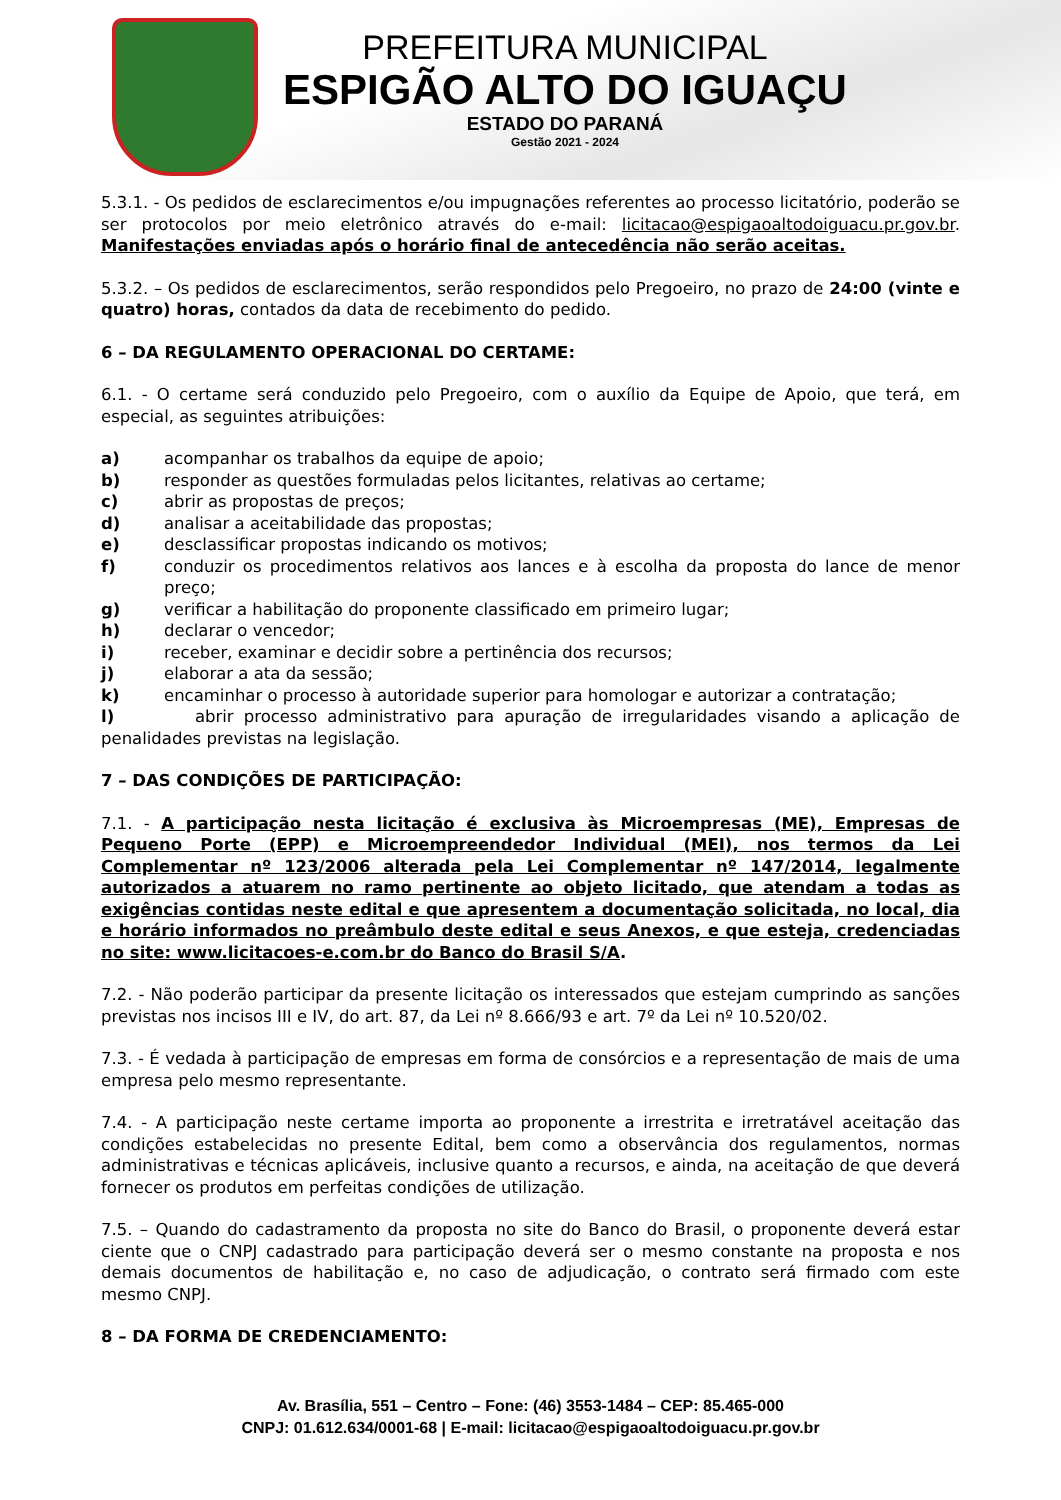PREFEITURA MUNICIPAL
ESPIGÃO ALTO DO IGUAÇU
ESTADO DO PARANÁ
Gestão 2021 - 2024
5.3.1. - Os pedidos de esclarecimentos e/ou impugnações referentes ao processo licitatório, poderão se ser protocolos por meio eletrônico através do e-mail: licitacao@espigaoaltodoiguacu.pr.gov.br. Manifestações enviadas após o horário final de antecedência não serão aceitas.
5.3.2. – Os pedidos de esclarecimentos, serão respondidos pelo Pregoeiro, no prazo de 24:00 (vinte e quatro) horas, contados da data de recebimento do pedido.
6 – DA REGULAMENTO OPERACIONAL DO CERTAME:
6.1. - O certame será conduzido pelo Pregoeiro, com o auxílio da Equipe de Apoio, que terá, em especial, as seguintes atribuições:
a) acompanhar os trabalhos da equipe de apoio;
b) responder as questões formuladas pelos licitantes, relativas ao certame;
c) abrir as propostas de preços;
d) analisar a aceitabilidade das propostas;
e) desclassificar propostas indicando os motivos;
f) conduzir os procedimentos relativos aos lances e à escolha da proposta do lance de menor preço;
g) verificar a habilitação do proponente classificado em primeiro lugar;
h) declarar o vencedor;
i) receber, examinar e decidir sobre a pertinência dos recursos;
j) elaborar a ata da sessão;
k) encaminhar o processo à autoridade superior para homologar e autorizar a contratação;
l) abrir processo administrativo para apuração de irregularidades visando a aplicação de penalidades previstas na legislação.
7 – DAS CONDIÇÕES DE PARTICIPAÇÃO:
7.1. - A participação nesta licitação é exclusiva às Microempresas (ME), Empresas de Pequeno Porte (EPP) e Microempreendedor Individual (MEI), nos termos da Lei Complementar nº 123/2006 alterada pela Lei Complementar nº 147/2014, legalmente autorizados a atuarem no ramo pertinente ao objeto licitado, que atendam a todas as exigências contidas neste edital e que apresentem a documentação solicitada, no local, dia e horário informados no preâmbulo deste edital e seus Anexos, e que esteja, credenciadas no site: www.licitacoes-e.com.br do Banco do Brasil S/A.
7.2. - Não poderão participar da presente licitação os interessados que estejam cumprindo as sanções previstas nos incisos III e IV, do art. 87, da Lei nº 8.666/93 e art. 7º da Lei nº 10.520/02.
7.3. - É vedada à participação de empresas em forma de consórcios e a representação de mais de uma empresa pelo mesmo representante.
7.4. - A participação neste certame importa ao proponente a irrestrita e irretratável aceitação das condições estabelecidas no presente Edital, bem como a observância dos regulamentos, normas administrativas e técnicas aplicáveis, inclusive quanto a recursos, e ainda, na aceitação de que deverá fornecer os produtos em perfeitas condições de utilização.
7.5. – Quando do cadastramento da proposta no site do Banco do Brasil, o proponente deverá estar ciente que o CNPJ cadastrado para participação deverá ser o mesmo constante na proposta e nos demais documentos de habilitação e, no caso de adjudicação, o contrato será firmado com este mesmo CNPJ.
8 – DA FORMA DE CREDENCIAMENTO:
Av. Brasília, 551 – Centro – Fone: (46) 3553-1484 – CEP: 85.465-000
CNPJ: 01.612.634/0001-68 | E-mail: licitacao@espigaoaltodoiguacu.pr.gov.br